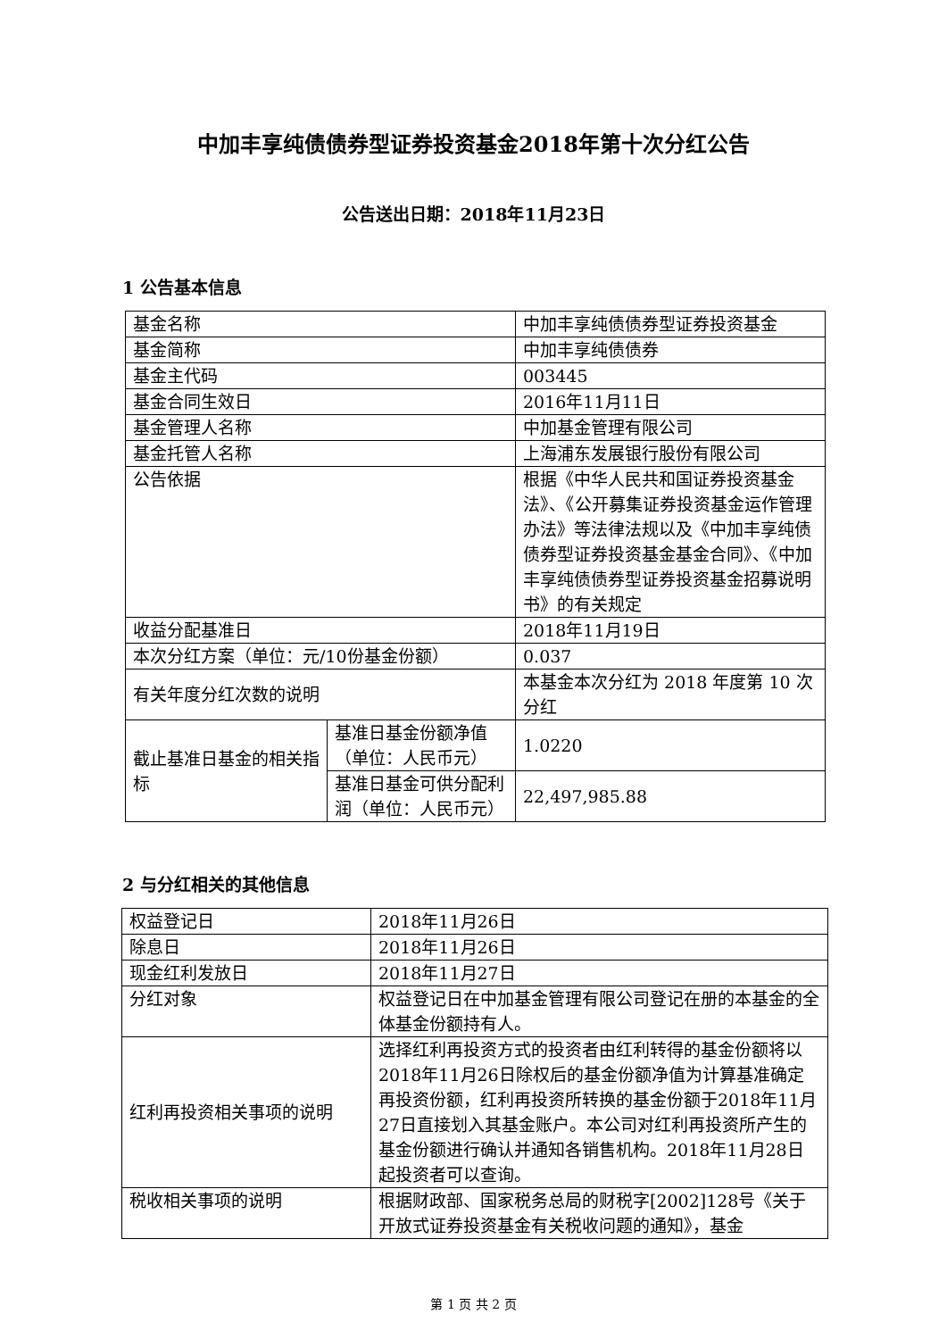中加丰享纯债债券型证券投资基金2018年第十次分红公告
公告送出日期：2018年11月23日
1 公告基本信息
| 基金名称 | | 中加丰享纯债债券型证券投资基金 |
| 基金简称 | | 中加丰享纯债债券 |
| 基金主代码 | | 003445 |
| 基金合同生效日 | | 2016年11月11日 |
| 基金管理人名称 | | 中加基金管理有限公司 |
| 基金托管人名称 | | 上海浦东发展银行股份有限公司 |
| 公告依据 | | 根据《中华人民共和国证券投资基金法》、《公开募集证券投资基金运作管理办法》等法律法规以及《中加丰享纯债债券型证券投资基金基金合同》、《中加丰享纯债债券型证券投资基金招募说明书》的有关规定 |
| 收益分配基准日 | | 2018年11月19日 |
| 本次分红方案（单位：元/10份基金份额） | | 0.037 |
| 有关年度分红次数的说明 | | 本基金本次分红为 2018 年度第 10 次分红 |
| 截止基准日基金的相关指标 | 基准日基金份额净值（单位：人民币元） | 1.0220 |
| | 基准日基金可供分配利润（单位：人民币元） | 22,497,985.88 |
2 与分红相关的其他信息
| 权益登记日 | 2018年11月26日 |
| 除息日 | 2018年11月26日 |
| 现金红利发放日 | 2018年11月27日 |
| 分红对象 | 权益登记日在中加基金管理有限公司登记在册的本基金的全体基金份额持有人。 |
| 红利再投资相关事项的说明 | 选择红利再投资方式的投资者由红利转得的基金份额将以2018年11月26日除权后的基金份额净值为计算基准确定再投资份额，红利再投资所转换的基金份额于2018年11月27日直接划入其基金账户。本公司对红利再投资所产生的基金份额进行确认并通知各销售机构。2018年11月28日起投资者可以查询。 |
| 税收相关事项的说明 | 根据财政部、国家税务总局的财税字[2002]128号《关于开放式证券投资基金有关税收问题的通知》，基金 |
第 1 页 共 2 页